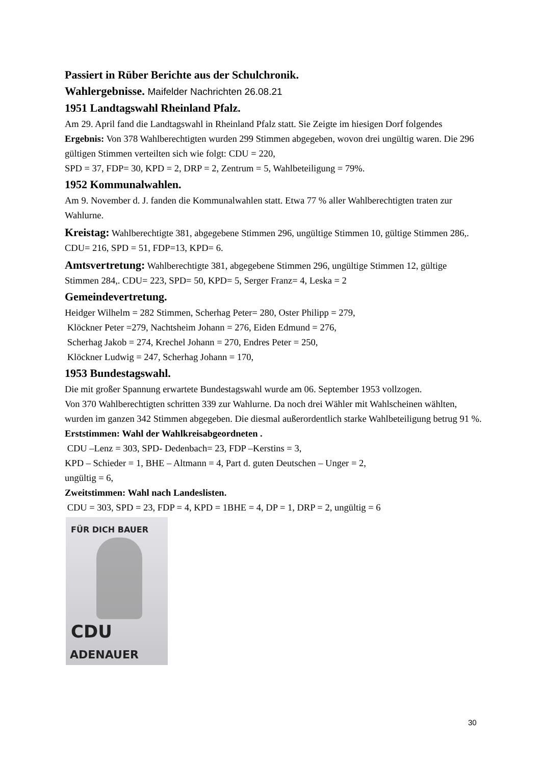Passiert in Rüber Berichte aus der Schulchronik.
Wahlergebnisse. Maifelder Nachrichten 26.08.21
1951 Landtagswahl Rheinland Pfalz.
Am 29. April fand die Landtagswahl in Rheinland Pfalz statt. Sie Zeigte im hiesigen Dorf folgendes Ergebnis: Von 378 Wahlberechtigten wurden 299 Stimmen abgegeben, wovon drei ungültig waren. Die 296 gültigen Stimmen verteilten sich wie folgt: CDU = 220,
SPD = 37, FDP= 30, KPD = 2, DRP = 2, Zentrum = 5, Wahlbeteiligung = 79%.
1952 Kommunalwahlen.
Am 9. November d. J. fanden die Kommunalwahlen statt. Etwa 77 % aller Wahlberechtigten traten zur Wahlurne.
Kreistag: Wahlberechtigte 381, abgegebene Stimmen 296, ungültige Stimmen 10, gültige Stimmen 286,. CDU= 216, SPD = 51, FDP=13, KPD= 6.
Amtsvertretung: Wahlberechtigte 381, abgegebene Stimmen 296, ungültige Stimmen 12, gültige Stimmen 284,. CDU= 223, SPD= 50, KPD= 5, Serger Franz= 4, Leska = 2
Gemeindevertretung.
Heidger Wilhelm = 282 Stimmen, Scherhag Peter= 280, Oster Philipp = 279,
Klöckner Peter =279, Nachtsheim Johann = 276, Eiden Edmund = 276,
Scherhag Jakob = 274, Krechel Johann = 270, Endres Peter = 250,
Klöckner Ludwig = 247, Scherhag Johann = 170,
1953 Bundestagswahl.
Die mit großer Spannung erwartete Bundestagswahl wurde am 06. September 1953 vollzogen.
Von 370 Wahlberechtigten schritten 339 zur Wahlurne. Da noch drei Wähler mit Wahlscheinen wählten, wurden im ganzen 342 Stimmen abgegeben. Die diesmal außerordentlich starke Wahlbeteiligung betrug 91 %.
Erststimmen: Wahl der Wahlkreisabgeordneten .
CDU –Lenz = 303, SPD- Dedenbach= 23, FDP –Kerstins = 3,
KPD – Schieder = 1, BHE – Altmann = 4, Part d. guten Deutschen – Unger = 2,
ungültig = 6,
Zweitstimmen: Wahl nach Landeslisten.
CDU = 303, SPD = 23, FDP = 4, KPD = 1BHE = 4, DP = 1, DRP = 2, ungültig = 6
FÜR DICH BAUER
CDU
ADENAUER
30